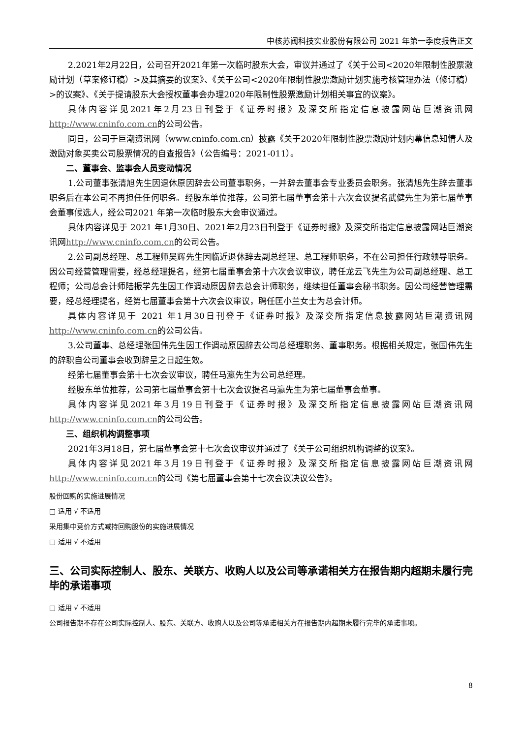中核苏阀科技实业股份有限公司 2021 年第一季度报告正文
2.2021年2月22日，公司召开2021年第一次临时股东大会，审议并通过了《关于公司<2020年限制性股票激励计划（草案修订稿）>及其摘要的议案》、《关于公司<2020年限制性股票激励计划实施考核管理办法（修订稿）>的议案》、《关于提请股东大会授权董事会办理2020年限制性股票激励计划相关事宜的议案》。
具体内容详见2021年2月23日刊登于《证券时报》及深交所指定信息披露网站巨潮资讯网http://www.cninfo.com.cn的公司公告。
同日，公司于巨潮资讯网（www.cninfo.com.cn）披露《关于2020年限制性股票激励计划内幕信息知情人及激励对象买卖公司股票情况的自查报告》（公告编号：2021-011）。
二、董事会、监事会人员变动情况
1.公司董事张清旭先生因退休原因辞去公司董事职务，一并辞去董事会专业委员会职务。张清旭先生辞去董事职务后在本公司不再担任任何职务。经股东单位推荐，公司第七届董事会第十六次会议提名武健先生为第七届董事会董事候选人，经公司2021 年第一次临时股东大会审议通过。
具体内容详见于 2021 年1月30日、2021年2月23日刊登于《证券时报》及深交所指定信息披露网站巨潮资讯网http://www.cninfo.com.cn的公司公告。
2.公司副总经理、总工程师吴辉先生因临近退休辞去副总经理、总工程师职务，不在公司担任行政领导职务。因公司经营管理需要，经总经理提名，经第七届董事会第十六次会议审议，聘任龙云飞先生为公司副总经理、总工程师；公司总会计师陆振学先生因工作调动原因辞去总会计师职务，继续担任董事会秘书职务。因公司经营管理需要，经总经理提名，经第七届董事会第十六次会议审议，聘任匡小兰女士为总会计师。
具体内容详见于 2021 年1月30日刊登于《证券时报》及深交所指定信息披露网站巨潮资讯网http://www.cninfo.com.cn的公司公告。
3.公司董事、总经理张国伟先生因工作调动原因辞去公司总经理职务、董事职务。根据相关规定，张国伟先生的辞职自公司董事会收到辞呈之日起生效。
经第七届董事会第十七次会议审议，聘任马瀛先生为公司总经理。
经股东单位推荐，公司第七届董事会第十七次会议提名马瀛先生为第七届董事会董事。
具体内容详见2021年3月19日刊登于《证券时报》及深交所指定信息披露网站巨潮资讯网http://www.cninfo.com.cn的公司公告。
三、组织机构调整事项
2021年3月18日，第七届董事会第十七次会议审议并通过了《关于公司组织机构调整的议案》。
具体内容详见2021年3月19日刊登于《证券时报》及深交所指定信息披露网站巨潮资讯网http://www.cninfo.com.cn的公司《第七届董事会第十七次会议决议公告》。
股份回购的实施进展情况
□ 适用 √ 不适用
采用集中竞价方式减持回购股份的实施进展情况
□ 适用 √ 不适用
三、公司实际控制人、股东、关联方、收购人以及公司等承诺相关方在报告期内超期未履行完毕的承诺事项
□ 适用 √ 不适用
公司报告期不存在公司实际控制人、股东、关联方、收购人以及公司等承诺相关方在报告期内超期未履行完毕的承诺事项。
8